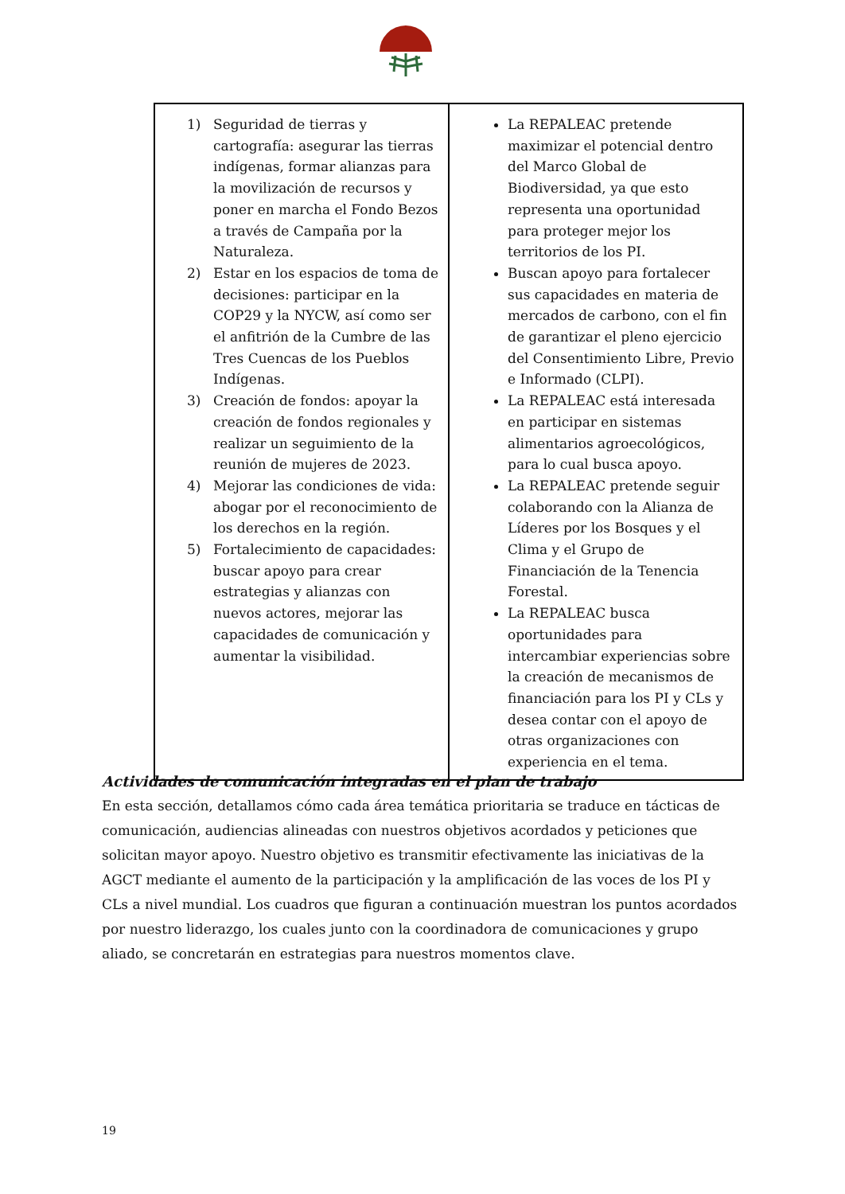| 1) Seguridad de tierras y cartografía: asegurar las tierras indígenas, formar alianzas para la movilización de recursos y poner en marcha el Fondo Bezos a través de Campaña por la Naturaleza. 2) Estar en los espacios de toma de decisiones: participar en la COP29 y la NYCW, así como ser el anfitrión de la Cumbre de las Tres Cuencas de los Pueblos Indígenas. 3) Creación de fondos: apoyar la creación de fondos regionales y realizar un seguimiento de la reunión de mujeres de 2023. 4) Mejorar las condiciones de vida: abogar por el reconocimiento de los derechos en la región. 5) Fortalecimiento de capacidades: buscar apoyo para crear estrategias y alianzas con nuevos actores, mejorar las capacidades de comunicación y aumentar la visibilidad. | La REPALEAC pretende maximizar el potencial dentro del Marco Global de Biodiversidad, ya que esto representa una oportunidad para proteger mejor los territorios de los PI. Buscan apoyo para fortalecer sus capacidades en materia de mercados de carbono, con el fin de garantizar el pleno ejercicio del Consentimiento Libre, Previo e Informado (CLPI). La REPALEAC está interesada en participar en sistemas alimentarios agroecológicos, para lo cual busca apoyo. La REPALEAC pretende seguir colaborando con la Alianza de Líderes por los Bosques y el Clima y el Grupo de Financiación de la Tenencia Forestal. La REPALEAC busca oportunidades para intercambiar experiencias sobre la creación de mecanismos de financiación para los PI y CLs y desea contar con el apoyo de otras organizaciones con experiencia en el tema. |
Actividades de comunicación integradas en el plan de trabajo
En esta sección, detallamos cómo cada área temática prioritaria se traduce en tácticas de comunicación, audiencias alineadas con nuestros objetivos acordados y peticiones que solicitan mayor apoyo. Nuestro objetivo es transmitir efectivamente las iniciativas de la AGCT mediante el aumento de la participación y la amplificación de las voces de los PI y CLs a nivel mundial. Los cuadros que figuran a continuación muestran los puntos acordados por nuestro liderazgo, los cuales junto con la coordinadora de comunicaciones y grupo aliado, se concretarán en estrategias para nuestros momentos clave.
19